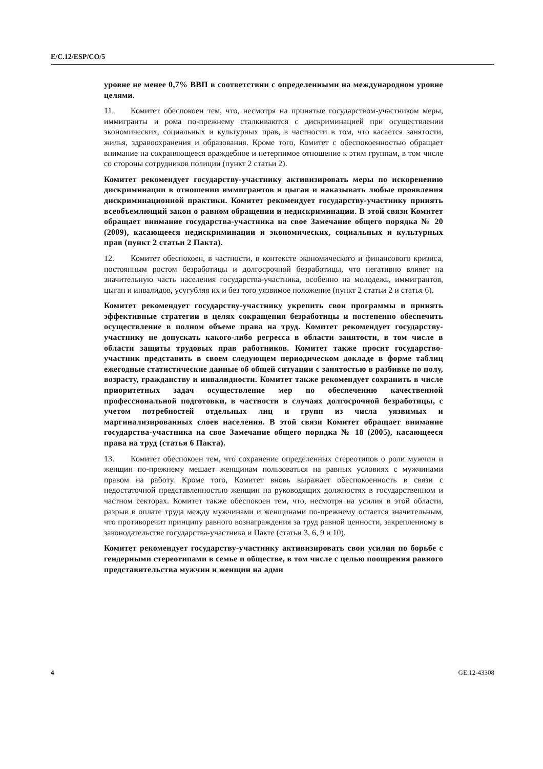E/C.12/ESP/CO/5
уровне не менее 0,7% ВВП в соответствии с определенными на междуна­родном уровне целями.
11. Комитет обеспокоен тем, что, несмотря на принятые государством-участником меры, иммигранты и рома по-прежнему сталкиваются с дискрими­нацией при осуществлении экономических, социальных и культурных прав, в частности в том, что касается занятости, жилья, здравоохранения и образова­ния. Кроме того, Комитет с обеспокоенностью обращает внимание на сохра­няющееся враждебное и нетерпимое отношение к этим группам, в том числе со стороны сотрудников полиции (пункт 2 статьи 2).
Комитет рекомендует государству-участнику активизировать меры по ис­коренению дискриминации в отношении иммигрантов и цыган и наказы­вать любые проявления дискриминационной практики. Комитет рекомен­дует государству-участнику принять всеобъемлющий закон о равном об­ращении и недискриминации. В этой связи Комитет обращает внимание государства-участника на свое Замечание общего порядка № 20 (2009), ка­сающееся недискриминации и экономических, социальных и культурных прав (пункт 2 статьи 2 Пакта).
12. Комитет обеспокоен, в частности, в контексте экономического и финан­сового кризиса, постоянным ростом безработицы и долгосрочной безработицы, что негативно влияет на значительную часть населения государства-участника, особенно на молодежь, иммигрантов, цыган и инвалидов, усугубляя их и без того уязвимое положение (пункт 2 статьи 2 и статья 6).
Комитет рекомендует государству-участнику укрепить свои программы и принять эффективные стратегии в целях сокращения безработицы и по­степенно обеспечить осуществление в полном объеме права на труд. Коми­тет рекомендует государству-участнику не допускать какого-либо регресса в области занятости, в том числе в области защиты трудовых прав работ­ников. Комитет также просит государство-участник представить в своем следующем периодическом докладе в форме таблиц ежегодные статистиче­ские данные об общей ситуации с занятостью в разбивке по полу, возрасту, гражданству и инвалидности. Комитет также рекомендует сохранить в числе приоритетных задач осуществление мер по обеспечению качествен­ной профессиональной подготовки, в частности в случаях долгосрочной безработицы, с учетом потребностей отдельных лиц и групп из числа уяз­вимых и маргинализированных слоев населения. В этой связи Комитет об­ращает внимание государства-участника на свое Замечание общего поряд­ка № 18 (2005), касающееся права на труд (статья 6 Пакта).
13. Комитет обеспокоен тем, что сохранение определенных стереотипов о роли мужчин и женщин по-прежнему мешает женщинам пользоваться на рав­ных условиях с мужчинами правом на работу. Кроме того, Комитет вновь вы­ражает обеспокоенность в связи с недостаточной представленностью женщин на руководящих должностях в государственном и частном секторах. Комитет также обеспокоен тем, что, несмотря на усилия в этой области, разрыв в оплате труда между мужчинами и женщинами по-прежнему остается значительным, что противоречит принципу равного вознаграждения за труд равной ценности, закрепленному в законодательстве государства-участника и Пакте (статьи 3, 6, 9 и 10).
Комитет рекомендует государству-участнику активизировать свои усилия по борьбе с гендерными стереотипами в семье и обществе, в том числе с целью поощрения равного представительства мужчин и женщин на адми­
4 GE.12-43308